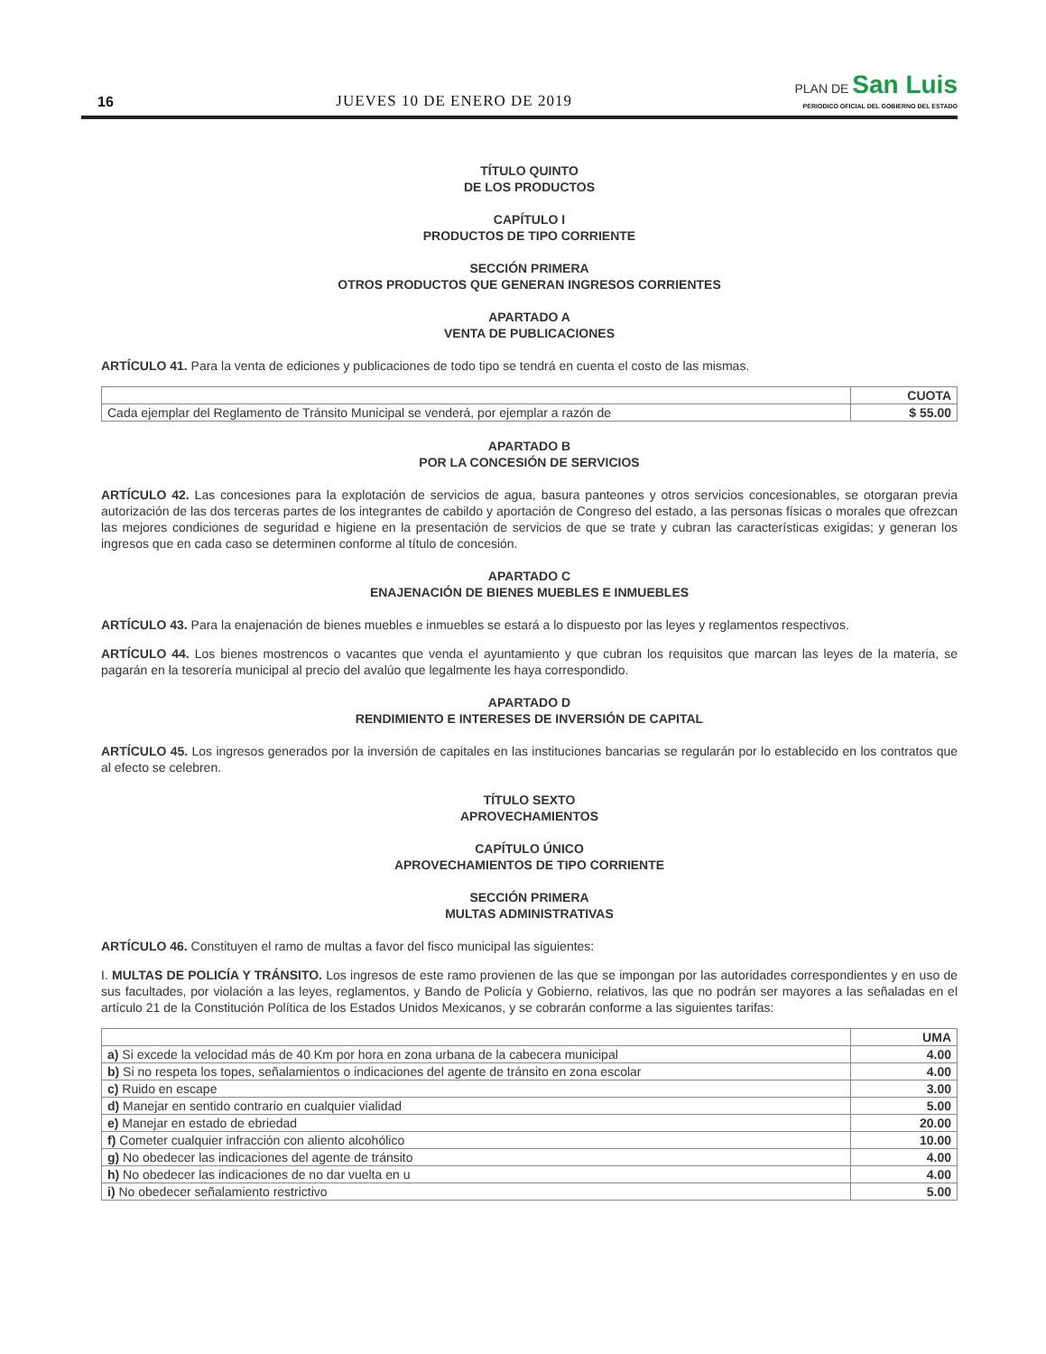16 JUEVES 10 DE ENERO DE 2019
PLAN DE San Luis
PERIODICO OFICIAL DEL GOBIERNO DEL ESTADO
TÍTULO QUINTO
DE LOS PRODUCTOS
CAPÍTULO I
PRODUCTOS DE TIPO CORRIENTE
SECCIÓN PRIMERA
OTROS PRODUCTOS QUE GENERAN INGRESOS CORRIENTES
APARTADO A
VENTA DE PUBLICACIONES
ARTÍCULO 41. Para la venta de ediciones y publicaciones de todo tipo se tendrá en cuenta el costo de las mismas.
| | CUOTA |
| Cada ejemplar del Reglamento de Tránsito Municipal se venderá, por ejemplar a razón de | $ 55.00 |
APARTADO B
POR LA CONCESIÓN DE SERVICIOS
ARTÍCULO 42. Las concesiones para la explotación de servicios de agua, basura panteones y otros servicios concesionables, se otorgaran previa autorización de las dos terceras partes de los integrantes de cabildo y aportación de Congreso del estado, a las personas físicas o morales que ofrezcan las mejores condiciones de seguridad e higiene en la presentación de servicios de que se trate y cubran las características exigidas; y generan los ingresos que en cada caso se determinen conforme al título de concesión.
APARTADO C
ENAJENACIÓN DE BIENES MUEBLES E INMUEBLES
ARTÍCULO 43. Para la enajenación de bienes muebles e inmuebles se estará a lo dispuesto por las leyes y reglamentos respectivos.
ARTÍCULO 44. Los bienes mostrencos o vacantes que venda el ayuntamiento y que cubran los requisitos que marcan las leyes de la materia, se pagarán en la tesorería municipal al precio del avalúo que legalmente les haya correspondido.
APARTADO D
RENDIMIENTO E INTERESES DE INVERSIÓN DE CAPITAL
ARTÍCULO 45. Los ingresos generados por la inversión de capitales en las instituciones bancarias se regularán por lo establecido en los contratos que al efecto se celebren.
TÍTULO SEXTO
APROVECHAMIENTOS
CAPÍTULO ÚNICO
APROVECHAMIENTOS DE TIPO CORRIENTE
SECCIÓN PRIMERA
MULTAS ADMINISTRATIVAS
ARTÍCULO 46. Constituyen el ramo de multas a favor del fisco municipal las siguientes:
I. MULTAS DE POLICÍA Y TRÁNSITO. Los ingresos de este ramo provienen de las que se impongan por las autoridades correspondientes y en uso de sus facultades, por violación a las leyes, reglamentos, y Bando de Policía y Gobierno, relativos, las que no podrán ser mayores a las señaladas en el artículo 21 de la Constitución Política de los Estados Unidos Mexicanos, y se cobrarán conforme a las siguientes tarifas:
| | UMA |
| a) Si excede la velocidad más de 40 Km por hora en zona urbana de la cabecera municipal | 4.00 |
| b) Si no respeta los topes, señalamientos o indicaciones del agente de tránsito en zona escolar | 4.00 |
| c) Ruido en escape | 3.00 |
| d) Manejar en sentido contrario en cualquier vialidad | 5.00 |
| e) Manejar en estado de ebriedad | 20.00 |
| f) Cometer cualquier infracción con aliento alcohólico | 10.00 |
| g) No obedecer las indicaciones del agente de tránsito | 4.00 |
| h) No obedecer las indicaciones de no dar vuelta en u | 4.00 |
| i) No obedecer señalamiento restrictivo | 5.00 |